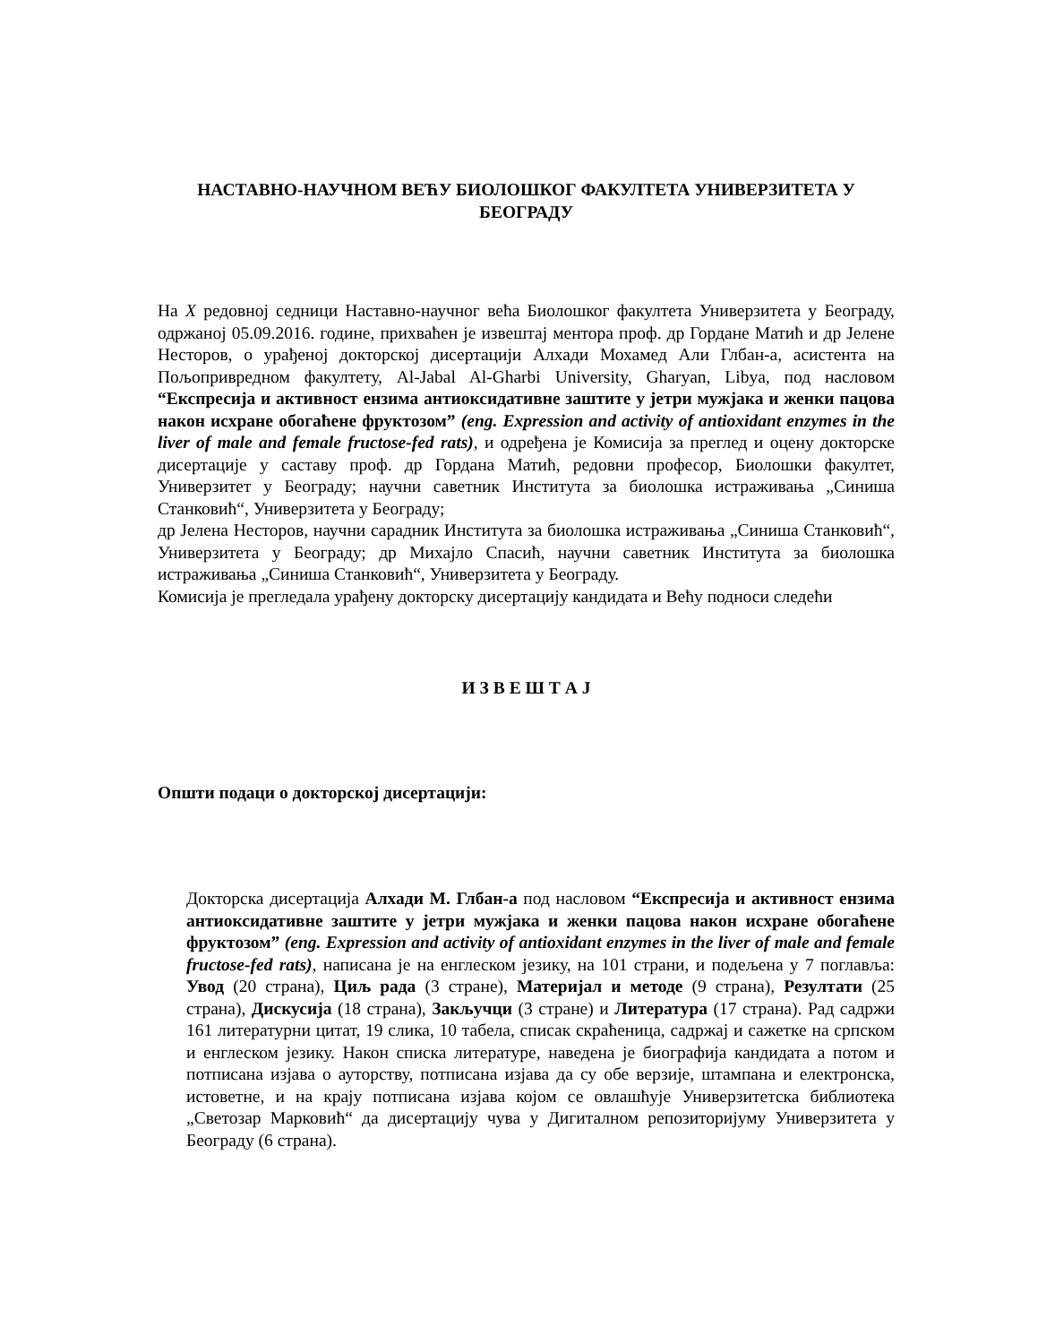НАСТАВНО-НАУЧНОМ ВЕЋУ БИОЛОШКОГ ФАКУЛТЕТА УНИВЕРЗИТЕТА У БЕОГРАДУ
На X редовној седници Наставно-научног већа Биолошког факултета Универзитета у Београду, одржаној 05.09.2016. године, прихваћен је извештај ментора проф. др Гордане Матић и др Јелене Несторов, о урађеној докторској дисертацији Алхади Мохамед Али Глбан-а, асистента на Пољопривредном факултету, Al-Jabal Al-Gharbi University, Gharyan, Libya, под насловом “Експресија и активност ензима антиоксидативне заштите у јетри мужјака и женки пацова након исхране обогаћене фруктозом” (eng. Expression and activity of antioxidant enzymes in the liver of male and female fructose-fed rats), и одређена је Комисија за преглед и оцену докторске дисертације у саставу проф. др Гордана Матић, редовни професор, Биолошки факултет, Универзитет у Београду; научни саветник Института за биолошка истраживања „Синиша Станковић“, Универзитета у Београду;
др Јелена Несторов, научни сарадник Института за биолошка истраживања „Синиша Станковић“, Универзитета у Београду; др Михајло Спасић, научни саветник Института за биолошка истраживања „Синиша Станковић“, Универзитета у Београду.
Комисија је прегледала урађену докторску дисертацију кандидата и Већу подноси следећи
И З В Е Ш Т А Ј
Општи подаци о докторској дисертацији:
Докторска дисертација Алхади М. Глбан-а под насловом “Експресија и активност ензима антиоксидативне заштите у јетри мужјака и женки пацова након исхране обогаћене фруктозом” (eng. Expression and activity of antioxidant enzymes in the liver of male and female fructose-fed rats), написана је на енглеском језику, на 101 страни, и подељена у 7 поглавља: Увод (20 страна), Циљ рада (3 стране), Материјал и методе (9 страна), Резултати (25 страна), Дискусија (18 страна), Закључци (3 стране) и Литература (17 страна). Рад садржи 161 литературни цитат, 19 слика, 10 табела, списак скраћеница, садржај и сажетке на српском и енглеском језику. Након списка литературе, наведена је биографија кандидата а потом и потписана изјава о ауторству, потписана изјава да су обе верзије, штампана и електронска, истоветне, и на крају потписана изјава којом се овлашћује Универзитетска библиотека „Светозар Марковић“ да дисертацију чува у Дигиталном репозиторијуму Универзитета у Београду (6 страна).